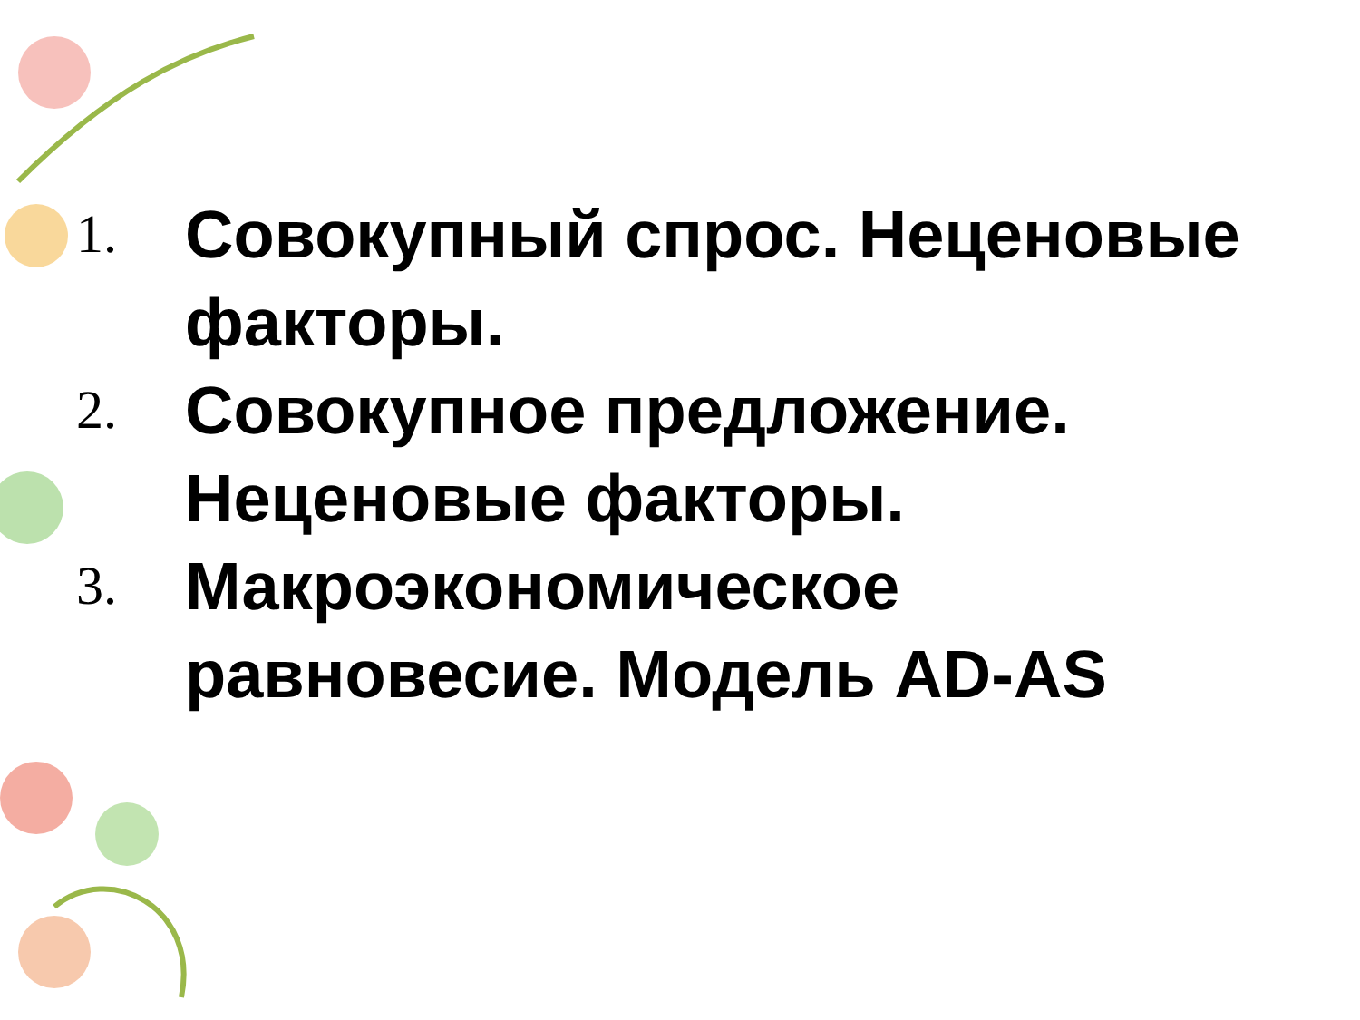1. Совокупный спрос. Неценовые факторы.
2. Совокупное предложение. Неценовые факторы.
3. Макроэкономическое равновесие. Модель AD-AS